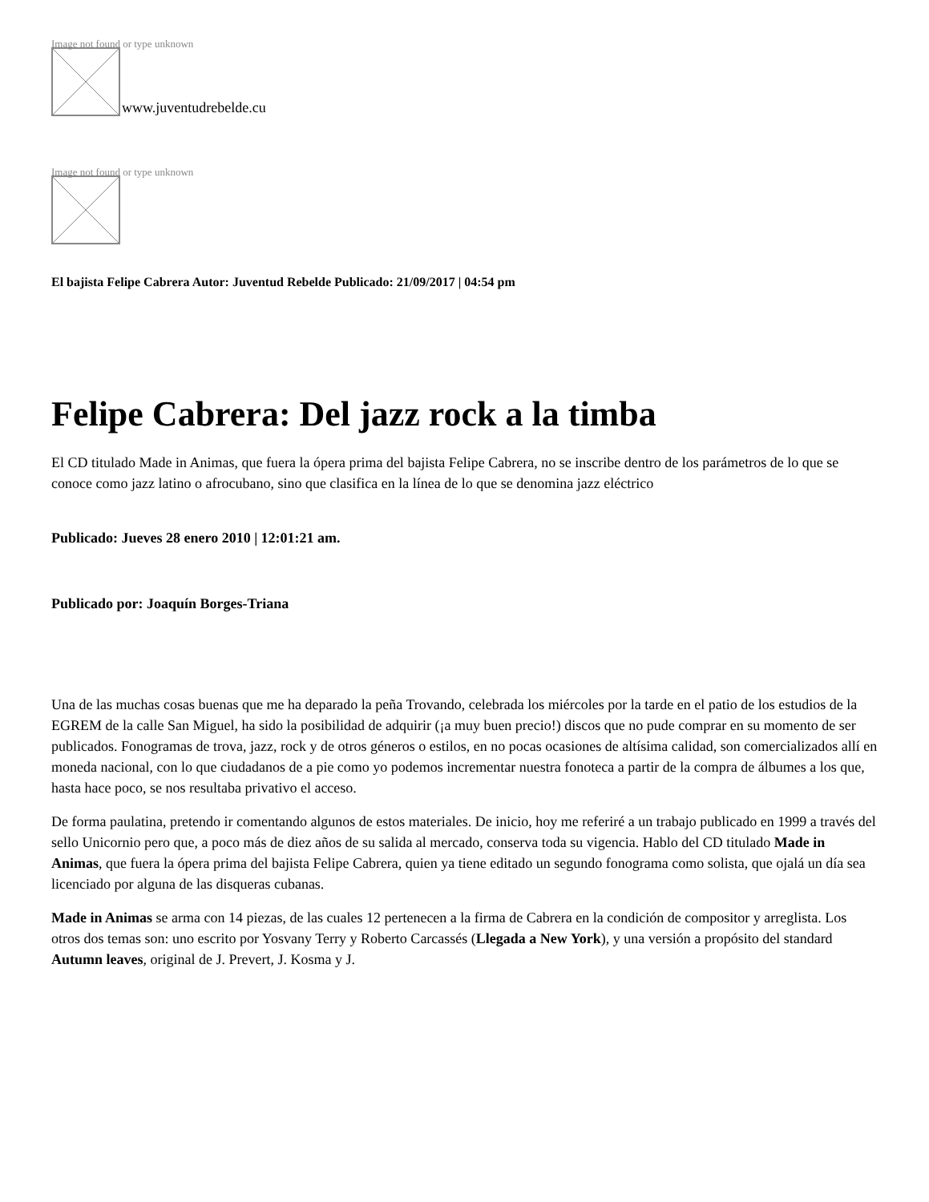Image not found or type unknown
www.juventudrebelde.cu
Image not found or type unknown
El bajista Felipe Cabrera Autor: Juventud Rebelde Publicado: 21/09/2017 | 04:54 pm
Felipe Cabrera: Del jazz rock a la timba
El CD titulado Made in Animas, que fuera la ópera prima del bajista Felipe Cabrera, no se inscribe dentro de los parámetros de lo que se conoce como jazz latino o afrocubano, sino que clasifica en la línea de lo que se denomina jazz eléctrico
Publicado: Jueves 28 enero 2010 | 12:01:21 am.
Publicado por: Joaquín Borges-Triana
Una de las muchas cosas buenas que me ha deparado la peña Trovando, celebrada los miércoles por la tarde en el patio de los estudios de la EGREM de la calle San Miguel, ha sido la posibilidad de adquirir (¡a muy buen precio!) discos que no pude comprar en su momento de ser publicados. Fonogramas de trova, jazz, rock y de otros géneros o estilos, en no pocas ocasiones de altísima calidad, son comercializados allí en moneda nacional, con lo que ciudadanos de a pie como yo podemos incrementar nuestra fonoteca a partir de la compra de álbumes a los que, hasta hace poco, se nos resultaba privativo el acceso.
De forma paulatina, pretendo ir comentando algunos de estos materiales. De inicio, hoy me referiré a un trabajo publicado en 1999 a través del sello Unicornio pero que, a poco más de diez años de su salida al mercado, conserva toda su vigencia. Hablo del CD titulado Made in Animas, que fuera la ópera prima del bajista Felipe Cabrera, quien ya tiene editado un segundo fonograma como solista, que ojalá un día sea licenciado por alguna de las disqueras cubanas.
Made in Animas se arma con 14 piezas, de las cuales 12 pertenecen a la firma de Cabrera en la condición de compositor y arreglista. Los otros dos temas son: uno escrito por Yosvany Terry y Roberto Carcassés (Llegada a New York), y una versión a propósito del standard Autumn leaves, original de J. Prevert, J. Kosma y J.